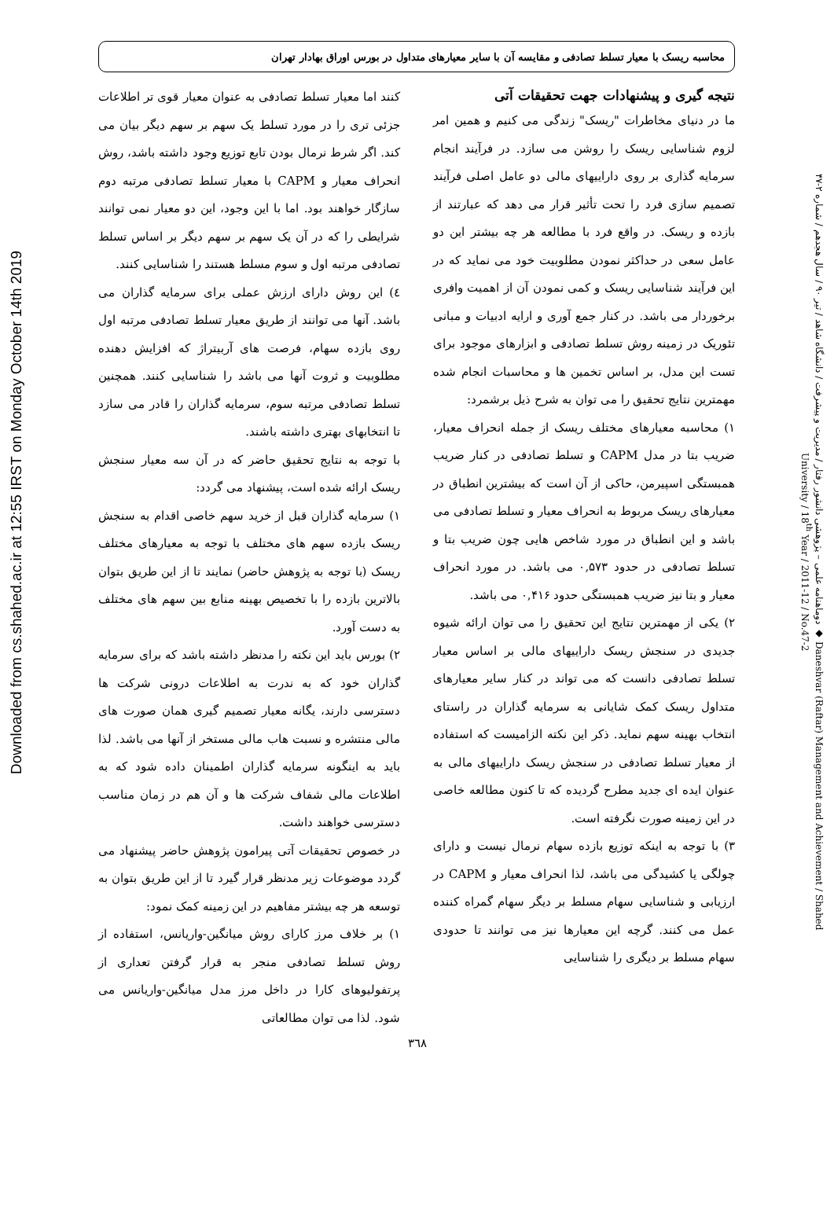Downloaded from cs.shahed.ac.ir at 12:55 IRST on Monday October 14th 2019
دوماهنامه علمی – پژوهشی دانشور رفتار / مدیریت و پیشرفت / دانشگاه شاهد / تیر ۹۰ / سال هجدهم / شماره ۲-۴۷ ◆ Daneshvar (Raftar) Management and Achievement / Shahed University / 18<sup>th</sup> Year / 2011-12 / No.47-2
محاسبه ریسک با معیار تسلط تصادفی و مقایسه آن با سایر معیارهای متداول در بورس اوراق بهادار تهران
نتیجه گیری و پیشنهادات جهت تحقیقات آتی
ما در دنیای مخاطرات "ریسک" زندگی می کنیم و همین امر لزوم شناسایی ریسک را روشن می سازد. در فرآیند انجام سرمایه گذاری بر روی داراییهای مالی دو عامل اصلی فرآیند تصمیم سازی فرد را تحت تأثیر قرار می دهد که عبارتند از بازده و ریسک. در واقع فرد با مطالعه هر چه بیشتر این دو عامل سعی در حداکثر نمودن مطلوبیت خود می نماید که در این فرآیند شناسایی ریسک و کمی نمودن آن از اهمیت وافری برخوردار می باشد. در کنار جمع آوری و ارایه ادبیات و مبانی تئوریک در زمینه روش تسلط تصادفی و ابزارهای موجود برای تست این مدل، بر اساس تخمین ها و محاسبات انجام شده مهمترین نتایج تحقیق را می توان به شرح ذیل برشمرد:
۱) محاسبه معیارهای مختلف ریسک از جمله انحراف معیار، ضریب بتا در مدل CAPM و تسلط تصادفی در کنار ضریب همبستگی اسپیرمن، حاکی از آن است که بیشترین انطباق در معیارهای ریسک مربوط به انحراف معیار و تسلط تصادفی می باشد و این انطباق در مورد شاخص هایی چون ضریب بتا و تسلط تصادفی در حدود ۰,۵۷۳ می باشد. در مورد انحراف معیار و بتا نیز ضریب همبستگی حدود ۰,۴۱۶ می باشد.
۲) یکی از مهمترین نتایج این تحقیق را می توان ارائه شیوه جدیدی در سنجش ریسک داراییهای مالی بر اساس معیار تسلط تصادفی دانست که می تواند در کنار سایر معیارهای متداول ریسک کمک شایانی به سرمایه گذاران در راستای انتخاب بهینه سهم نماید. ذکر این نکته الزامیست که استفاده از معیار تسلط تصادفی در سنجش ریسک داراییهای مالی به عنوان ایده ای جدید مطرح گردیده که تا کنون مطالعه خاصی در این زمینه صورت نگرفته است.
۳) با توجه به اینکه توزیع بازده سهام نرمال نیست و دارای چولگی یا کشیدگی می باشد، لذا انحراف معیار و CAPM در ارزیابی و شناسایی سهام مسلط بر دیگر سهام گمراه کننده عمل می کنند. گرچه این معیارها نیز می توانند تا حدودی سهام مسلط بر دیگری را شناسایی
کنند اما معیار تسلط تصادفی به عنوان معیار قوی تر اطلاعات جزئی تری را در مورد تسلط یک سهم بر سهم دیگر بیان می کند. اگر شرط نرمال بودن تابع توزیع وجود داشته باشد، روش انحراف معیار و CAPM با معیار تسلط تصادفی مرتبه دوم سازگار خواهند بود. اما با این وجود، این دو معیار نمی توانند شرایطی را که در آن یک سهم بر سهم دیگر بر اساس تسلط تصادفی مرتبه اول و سوم مسلط هستند را شناسایی کنند.
٤) این روش دارای ارزش عملی برای سرمایه گذاران می باشد. آنها می توانند از طریق معیار تسلط تصادفی مرتبه اول روی بازده سهام، فرصت های آربیتراژ که افزایش دهنده مطلوبیت و ثروت آنها می باشد را شناسایی کنند. همچنین تسلط تصادفی مرتبه سوم، سرمایه گذاران را قادر می سازد تا انتخابهای بهتری داشته باشند.
با توجه به نتایج تحقیق حاضر که در آن سه معیار سنجش ریسک ارائه شده است، پیشنهاد می گردد:
۱) سرمایه گذاران قبل از خرید سهم خاصی اقدام به سنجش ریسک بازده سهم های مختلف با توجه به معیارهای مختلف ریسک (با توجه به پژوهش حاضر) نمایند تا از این طریق بتوان بالاترین بازده را با تخصیص بهینه منابع بین سهم های مختلف به دست آورد.
۲) بورس باید این نکته را مدنظر داشته باشد که برای سرمایه گذاران خود که به ندرت به اطلاعات درونی شرکت ها دسترسی دارند، یگانه معیار تصمیم گیری همان صورت های مالی منتشره و نسبت هاب مالی مستخر از آنها می باشد. لذا باید به اینگونه سرمایه گذاران اطمینان داده شود که به اطلاعات مالی شفاف شرکت ها و آن هم در زمان مناسب دسترسی خواهند داشت.
در خصوص تحقیقات آتی پیرامون پژوهش حاضر پیشنهاد می گردد موضوعات زیر مدنظر قرار گیرد تا از این طریق بتوان به توسعه هر چه بیشتر مفاهیم در این زمینه کمک نمود:
۱) بر خلاف مرز کارای روش میانگین-واریانس، استفاده از روش تسلط تصادفی منجر به قرار گرفتن تعداری از پرتفولیوهای کارا در داخل مرز مدل میانگین-واریانس می شود. لذا می توان مطالعاتی
۳٦٨